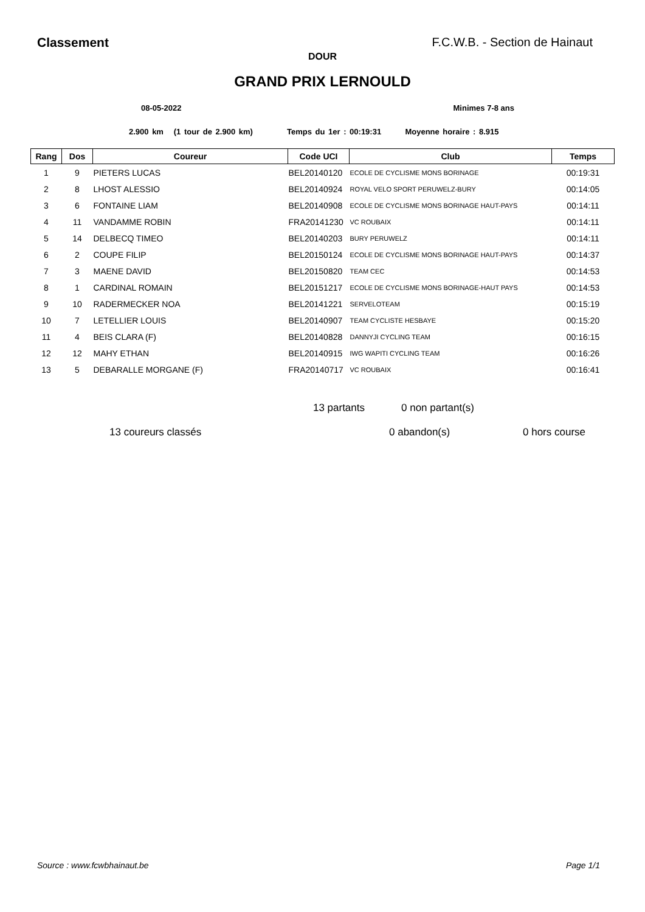Classement F.C.W.B. - Section de Hainaut
DOUR
GRAND PRIX LERNOULD
08-05-2022 Minimes 7-8 ans
2.900 km (1 tour de 2.900 km) Temps du 1er : 00:19:31 Moyenne horaire : 8.915
| Rang | Dos | Coureur | Code UCI | Club | Temps |
| --- | --- | --- | --- | --- | --- |
| 1 | 9 | PIETERS LUCAS | BEL20140120 | ECOLE DE CYCLISME MONS BORINAGE | 00:19:31 |
| 2 | 8 | LHOST ALESSIO | BEL20140924 | ROYAL VELO SPORT PERUWELZ-BURY | 00:14:05 |
| 3 | 6 | FONTAINE LIAM | BEL20140908 | ECOLE DE CYCLISME MONS BORINAGE HAUT-PAYS | 00:14:11 |
| 4 | 11 | VANDAMME ROBIN | FRA20141230 | VC ROUBAIX | 00:14:11 |
| 5 | 14 | DELBECQ TIMEO | BEL20140203 | BURY PERUWELZ | 00:14:11 |
| 6 | 2 | COUPE FILIP | BEL20150124 | ECOLE DE CYCLISME MONS BORINAGE HAUT-PAYS | 00:14:37 |
| 7 | 3 | MAENE DAVID | BEL20150820 | TEAM CEC | 00:14:53 |
| 8 | 1 | CARDINAL ROMAIN | BEL20151217 | ECOLE DE CYCLISME MONS BORINAGE-HAUT PAYS | 00:14:53 |
| 9 | 10 | RADERMECKER NOA | BEL20141221 | SERVELOTEAM | 00:15:19 |
| 10 | 7 | LETELLIER LOUIS | BEL20140907 | TEAM CYCLISTE HESBAYE | 00:15:20 |
| 11 | 4 | BEIS CLARA (F) | BEL20140828 | DANNYJI CYCLING TEAM | 00:16:15 |
| 12 | 12 | MAHY ETHAN | BEL20140915 | IWG WAPITI CYCLING TEAM | 00:16:26 |
| 13 | 5 | DEBARALLE MORGANE (F) | FRA20140717 | VC ROUBAIX | 00:16:41 |
13 partants
0 non partant(s)
13 coureurs classés
0 abandon(s)
0 hors course
Source : www.fcwbhainaut.be Page 1/1